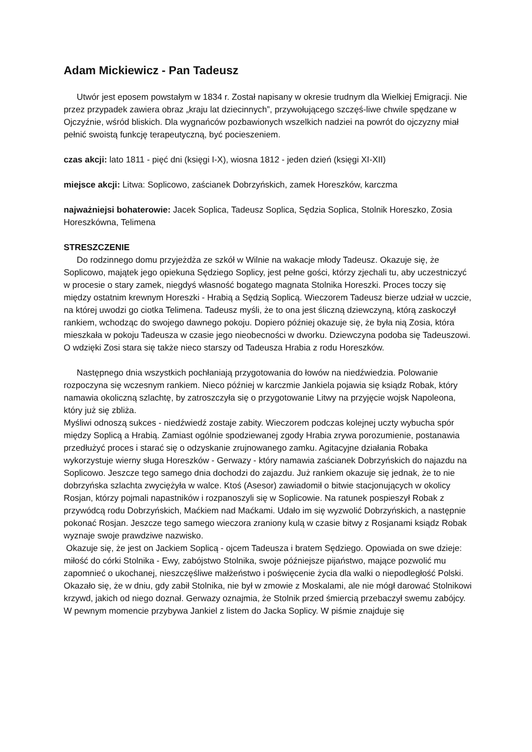Adam Mickiewicz - Pan Tadeusz
Utwór jest eposem powstałym w 1834 r. Został napisany w okresie trudnym dla Wielkiej Emigracji. Nie przez przypadek zawiera obraz „kraju lat dziecinnych”, przywołującego szczęś-liwe chwile spędzane w Ojczyźnie, wśród bliskich. Dla wygnańców pozbawionych wszelkich nadziei na powrót do ojczyzny miał pełnić swoistą funkcję terapeutyczną, być pocieszeniem.
czas akcji: lato 1811 - pięć dni (księgi I-X), wiosna 1812 - jeden dzień (księgi XI-XII)
miejsce akcji: Litwa: Soplicowo, zaścianek Dobrzyńskich, zamek Horeszków, karczma
najważniejsi bohaterowie: Jacek Soplica, Tadeusz Soplica, Sędzia Soplica, Stolnik Horeszko, Zosia Horeszkówna, Telimena
STRESZCZENIE
Do rodzinnego domu przyjeżdża ze szkół w Wilnie na wakacje młody Tadeusz. Okazuje się, że Soplicowo, majątek jego opiekuna Sędziego Soplicy, jest pełne gości, którzy zjechali tu, aby uczestniczyć w procesie o stary zamek, niegdyś własność bogatego magnata Stolnika Horeszki. Proces toczy się między ostatnim krewnym Horeszki - Hrabią a Sędzią Soplicą. Wieczorem Tadeusz bierze udział w uczcie, na której uwodzi go ciotka Telimena. Tadeusz myśli, że to ona jest śliczną dziewczyną, którą zaskoczył rankiem, wchodząc do swojego dawnego pokoju. Dopiero później okazuje się, że była nią Zosia, która mieszkała w pokoju Tadeusza w czasie jego nieobecności w dworku. Dziewczyna podoba się Tadeuszowi. O wdzięki Zosi stara się także nieco starszy od Tadeusza Hrabia z rodu Horeszków.
Następnego dnia wszystkich pochłaniają przygotowania do łowów na niedźwiedzia. Polowanie rozpoczyna się wczesnym rankiem. Nieco później w karczmie Jankiela pojawia się ksiądz Robak, który namawia okoliczną szlachtę, by zatroszczyła się o przygotowanie Litwy na przyjęcie wojsk Napoleona, który już się zbliża.
Myśliwi odnoszą sukces - niedźwiedź zostaje zabity. Wieczorem podczas kolejnej uczty wybucha spór między Soplicą a Hrabią. Zamiast ogólnie spodziewanej zgody Hrabia zrywa porozumienie, postanawia przedłużyć proces i starać się o odzyskanie zrujnowanego zamku. Agitacyjne działania Robaka wykorzystuje wierny sługa Horeszków - Gerwazy - który namawia zaścianek Dobrzyńskich do najazdu na Soplicowo. Jeszcze tego samego dnia dochodzi do zajazdu. Już rankiem okazuje się jednak, że to nie dobrzyńska szlachta zwyciężyła w walce. Ktoś (Asesor) zawiadomił o bitwie stacjonujących w okolicy Rosjan, którzy pojmali napastników i rozpanoszyli się w Soplicowie. Na ratunek pospieszył Robak z przywódcą rodu Dobrzyńskich, Maćkiem nad Maćkami. Udało im się wyzwolić Dobrzyńskich, a następnie pokonać Rosjan. Jeszcze tego samego wieczora zraniony kulą w czasie bitwy z Rosjanami ksiądz Robak wyznaje swoje prawdziwe nazwisko.
Okazuje się, że jest on Jackiem Soplicą - ojcem Tadeusza i bratem Sędziego. Opowiada on swe dzieje: miłość do córki Stolnika - Ewy, zabójstwo Stolnika, swoje późniejsze pijaństwo, mające pozwolić mu zapomnieć o ukochanej, nieszczęśliwe małżeństwo i poświęcenie życia dla walki o niepodległość Polski. Okazało się, że w dniu, gdy zabił Stolnika, nie był w zmowie z Moskalami, ale nie mógł darować Stolnikowi krzywd, jakich od niego doznał. Gerwazy oznajmia, że Stolnik przed śmiercią przebaczył swemu zabójcy.
W pewnym momencie przybywa Jankiel z listem do Jacka Soplicy. W piśmie znajduje się